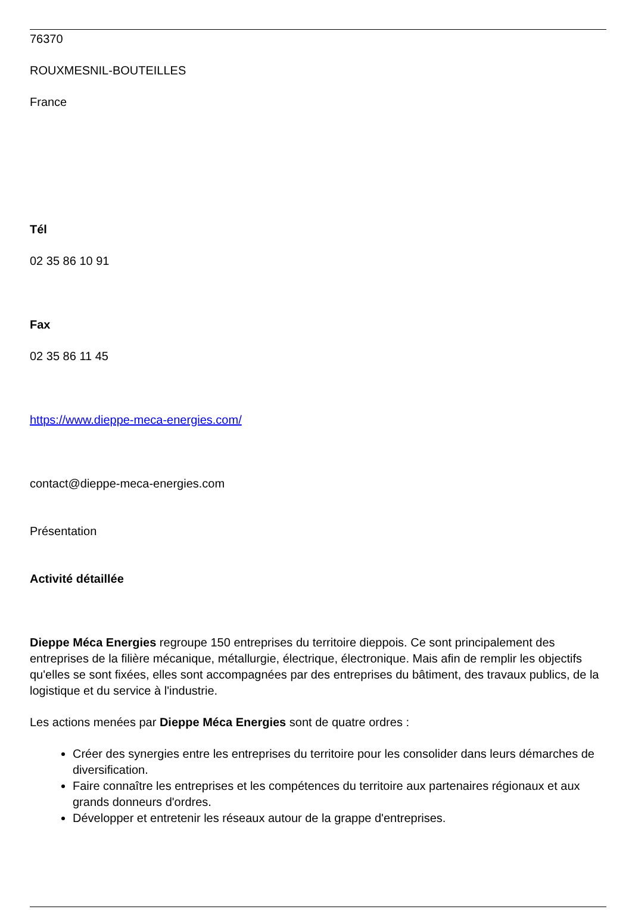76370
ROUXMESNIL-BOUTEILLES
France
Tél
02 35 86 10 91
Fax
02 35 86 11 45
https://www.dieppe-meca-energies.com/
contact@dieppe-meca-energies.com
Présentation
Activité détaillée
Dieppe Méca Energies regroupe 150 entreprises du territoire dieppois. Ce sont principalement des entreprises de la filière mécanique, métallurgie, électrique, électronique. Mais afin de remplir les objectifs qu'elles se sont fixées, elles sont accompagnées par des entreprises du bâtiment, des travaux publics, de la logistique et du service à l'industrie.
Les actions menées par Dieppe Méca Energies sont de quatre ordres :
Créer des synergies entre les entreprises du territoire pour les consolider dans leurs démarches de diversification.
Faire connaître les entreprises et les compétences du territoire aux partenaires régionaux et aux grands donneurs d'ordres.
Développer et entretenir les réseaux autour de la grappe d'entreprises.